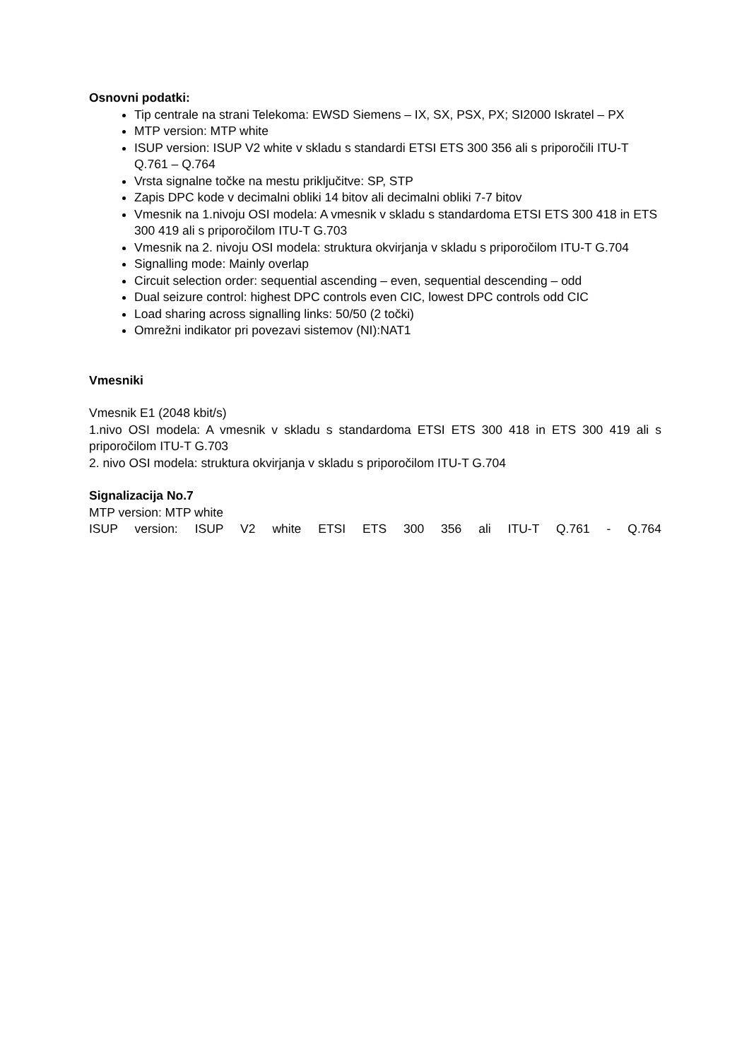Osnovni podatki:
Tip centrale na strani Telekoma: EWSD Siemens – IX, SX, PSX, PX; SI2000 Iskratel – PX
MTP version: MTP white
ISUP version: ISUP V2 white v skladu s standardi ETSI ETS 300 356 ali s priporočili ITU-T Q.761 – Q.764
Vrsta signalne točke na mestu priključitve: SP, STP
Zapis DPC kode v decimalni obliki 14 bitov ali decimalni obliki 7-7 bitov
Vmesnik na 1.nivoju OSI modela: A vmesnik v skladu s standardoma ETSI ETS 300 418 in ETS 300 419 ali s priporočilom ITU-T G.703
Vmesnik na 2. nivoju OSI modela: struktura okvirjanja v skladu s priporočilom ITU-T G.704
Signalling mode: Mainly overlap
Circuit selection order: sequential ascending – even, sequential descending – odd
Dual seizure control: highest DPC controls even CIC, lowest DPC controls odd CIC
Load sharing across signalling links: 50/50 (2 točki)
Omrežni indikator pri povezavi sistemov (NI):NAT1
Vmesniki
Vmesnik E1 (2048 kbit/s)
1.nivo OSI modela: A vmesnik v skladu s standardoma ETSI ETS 300 418 in ETS 300 419 ali s priporočilom ITU-T G.703
2. nivo OSI modela: struktura okvirjanja v skladu s priporočilom ITU-T G.704
Signalizacija No.7
MTP version: MTP white
ISUP version: ISUP V2 white ETSI ETS 300 356 ali ITU-T Q.761 - Q.764